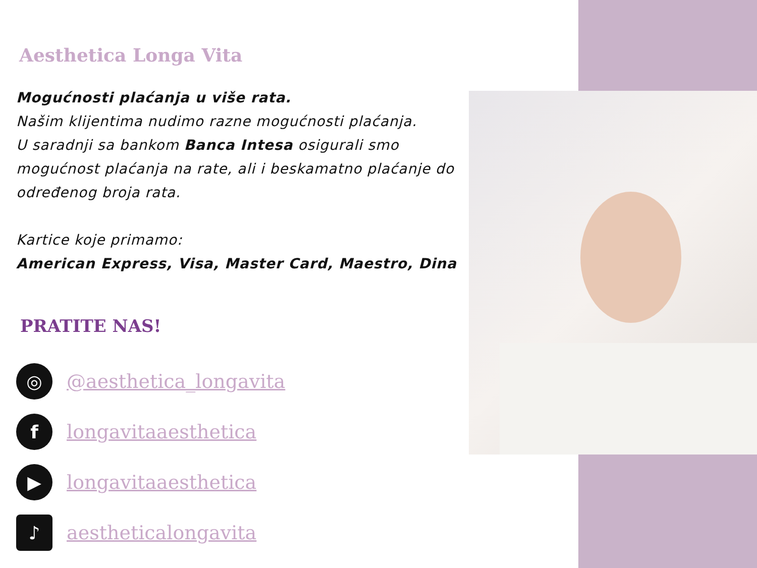Aesthetica Longa Vita
Mogućnosti plaćanja u više rata.
Našim klijentima nudimo razne mogućnosti plaćanja.
U saradnji sa bankom Banca Intesa osigurali smo mogućnost plaćanja na rate, ali i beskamatno plaćanje do određenog broja rata.
Kartice koje primamo:
American Express, Visa, Master Card, Maestro, Dina
PRATITE NAS!
◎
@aesthetica_longavita
f
longavitaaesthetica
▶
longavitaaesthetica
♪
aestheticalongavita